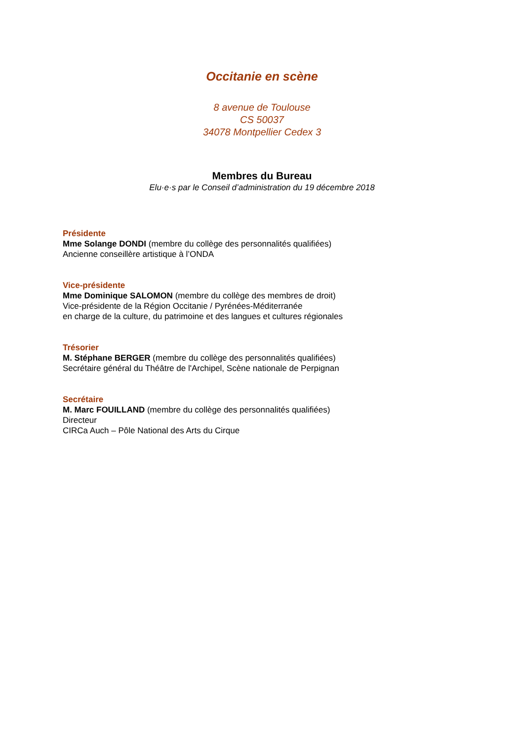Occitanie en scène
8 avenue de Toulouse
CS 50037
34078 Montpellier Cedex 3
Membres du Bureau
Elu·e·s par le Conseil d’administration du 19 décembre 2018
Présidente
Mme Solange DONDI (membre du collège des personnalités qualifiées)
Ancienne conseillère artistique à l’ONDA
Vice-présidente
Mme Dominique SALOMON (membre du collège des membres de droit)
Vice-présidente de la Région Occitanie / Pyrénées-Méditerranée
en charge de la culture, du patrimoine et des langues et cultures régionales
Trésorier
M. Stéphane BERGER (membre du collège des personnalités qualifiées)
Secrétaire général du Théâtre de l'Archipel, Scène nationale de Perpignan
Secrétaire
M. Marc FOUILLAND (membre du collège des personnalités qualifiées)
Directeur
CIRCa Auch – Pôle National des Arts du Cirque